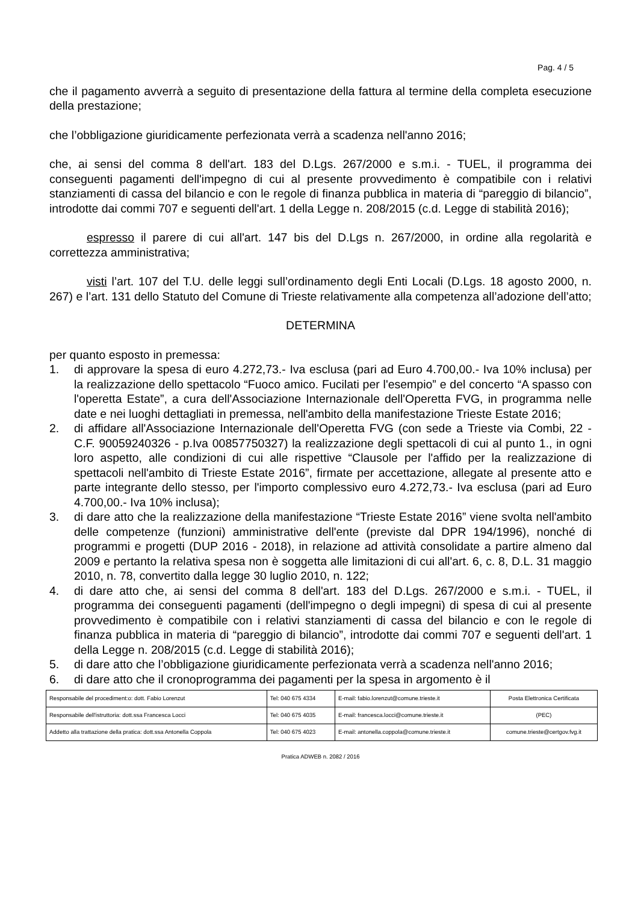Pag. 4 / 5
che il pagamento avverrà a seguito di presentazione della fattura al termine della completa esecuzione della prestazione;
che l’obbligazione giuridicamente perfezionata verrà a scadenza nell'anno 2016;
che, ai sensi del comma 8 dell'art. 183 del D.Lgs. 267/2000 e s.m.i. - TUEL, il programma dei conseguenti pagamenti dell'impegno di cui al presente provvedimento è compatibile con i relativi stanziamenti di cassa del bilancio e con le regole di finanza pubblica in materia di “pareggio di bilancio”, introdotte dai commi 707 e seguenti dell'art. 1 della Legge n. 208/2015 (c.d. Legge di stabilità 2016);
espresso il parere di cui all'art. 147 bis del D.Lgs n. 267/2000, in ordine alla regolarità e correttezza amministrativa;
visti l’art. 107 del T.U. delle leggi sull’ordinamento degli Enti Locali (D.Lgs. 18 agosto 2000, n. 267) e l’art. 131 dello Statuto del Comune di Trieste relativamente alla competenza all’adozione dell’atto;
DETERMINA
per quanto esposto in premessa:
1. di approvare la spesa di euro 4.272,73.- Iva esclusa (pari ad Euro 4.700,00.- Iva 10% inclusa) per la realizzazione dello spettacolo “Fuoco amico. Fucilati per l'esempio” e del concerto “A spasso con l'operetta Estate”, a cura dell'Associazione Internazionale dell'Operetta FVG, in programma nelle date e nei luoghi dettagliati in premessa, nell'ambito della manifestazione Trieste Estate 2016;
2. di affidare all'Associazione Internazionale dell'Operetta FVG (con sede a Trieste via Combi, 22 - C.F. 90059240326 - p.Iva 00857750327) la realizzazione degli spettacoli di cui al punto 1., in ogni loro aspetto, alle condizioni di cui alle rispettive “Clausole per l'affido per la realizzazione di spettacoli nell'ambito di Trieste Estate 2016”, firmate per accettazione, allegate al presente atto e parte integrante dello stesso, per l'importo complessivo euro 4.272,73.- Iva esclusa (pari ad Euro 4.700,00.- Iva 10% inclusa);
3. di dare atto che la realizzazione della manifestazione “Trieste Estate 2016” viene svolta nell'ambito delle competenze (funzioni) amministrative dell'ente (previste dal DPR 194/1996), nonché di programmi e progetti (DUP 2016 - 2018), in relazione ad attività consolidate a partire almeno dal 2009 e pertanto la relativa spesa non è soggetta alle limitazioni di cui all'art. 6, c. 8, D.L. 31 maggio 2010, n. 78, convertito dalla legge 30 luglio 2010, n. 122;
4. di dare atto che, ai sensi del comma 8 dell'art. 183 del D.Lgs. 267/2000 e s.m.i. - TUEL, il programma dei conseguenti pagamenti (dell'impegno o degli impegni) di spesa di cui al presente provvedimento è compatibile con i relativi stanziamenti di cassa del bilancio e con le regole di finanza pubblica in materia di “pareggio di bilancio”, introdotte dai commi 707 e seguenti dell'art. 1 della Legge n. 208/2015 (c.d. Legge di stabilità 2016);
5. di dare atto che l’obbligazione giuridicamente perfezionata verrà a scadenza nell'anno 2016;
6. di dare atto che il cronoprogramma dei pagamenti per la spesa in argomento è il
| Responsabile del procediment:o: dott. Fabio Lorenzut | Tel: 040 675 4334 | E-mail: fabio.lorenzut@comune.trieste.it | Posta Elettronica Certificata |
| Responsabile dell'istruttoria: dott.ssa Francesca Locci | Tel: 040 675 4035 | E-mail: francesca.locci@comune.trieste.it | (PEC) |
| Addetto alla trattazione della pratica: dott.ssa Antonella Coppola | Tel: 040 675 4023 | E-mail: antonella.coppola@comune.trieste.it | comune.trieste@certgov.fvg.it |
Pratica ADWEB n. 2082 / 2016